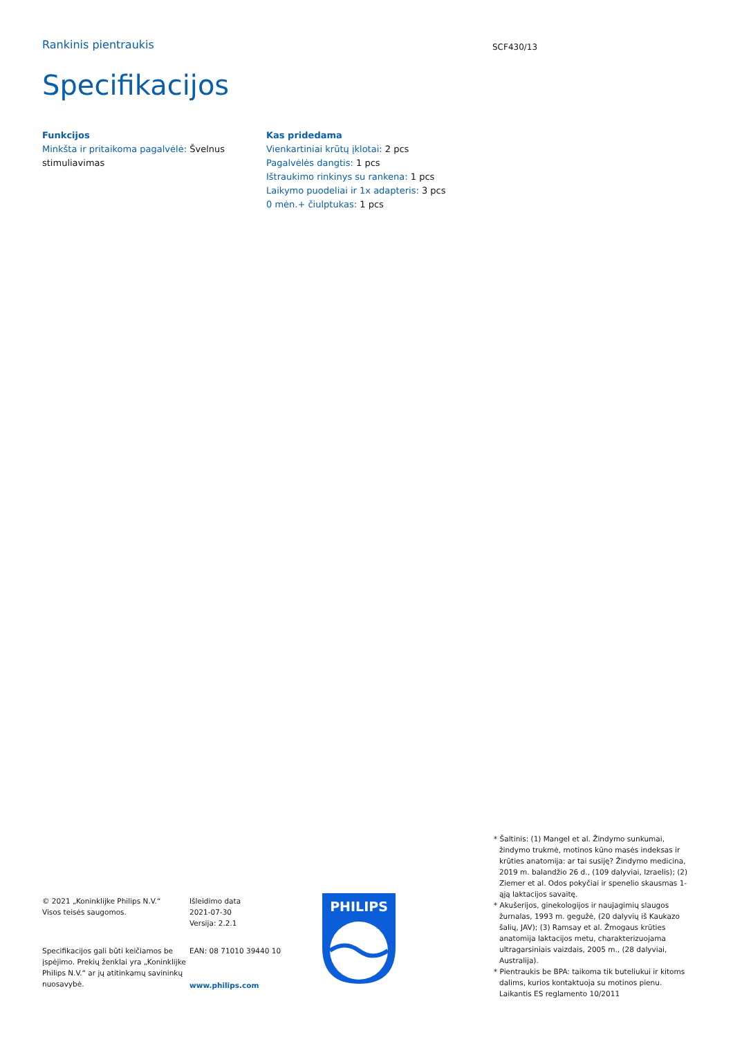Rankinis pientraukis
SCF430/13
Specifikacijos
Funkcijos
Minkšta ir pritaikoma pagalvėlė: Švelnus stimuliavimas
Kas pridedama
Vienkartiniai krūtų įklotai: 2 pcs
Pagalvėlės dangtis: 1 pcs
Ištraukimo rinkinys su rankena: 1 pcs
Laikymo puodeliai ir 1x adapteris: 3 pcs
0 mėn.+ čiulptukas: 1 pcs
© 2021 „Koninklijke Philips N.V.“
Visos teisės saugomos.
Specifikacijos gali būti keičiamos be įspėjimo. Prekių ženklai yra „Koninklijke Philips N.V.“ ar jų atitinkamų savininkų nuosavybė.
Išleidimo data
2021-07-30
Versija: 2.2.1
EAN: 08 71010 39440 10
www.philips.com
PHILIPS
* Šaltinis: (1) Mangel et al. Žindymo sunkumai, žindymo trukmė, motinos kūno masės indeksas ir krūties anatomija: ar tai susiję? Žindymo medicina, 2019 m. balandžio 26 d., (109 dalyviai, Izraelis); (2) Ziemer et al. Odos pokyčiai ir spenelio skausmas 1-ąją laktacijos savaitę.
* Akušerijos, ginekologijos ir naujagimių slaugos žurnalas, 1993 m. gegužė, (20 dalyvių iš Kaukazo šalių, JAV); (3) Ramsay et al. Žmogaus krūties anatomija laktacijos metu, charakterizuojama ultragarsiniais vaizdais, 2005 m., (28 dalyviai, Australija).
* Pientraukis be BPA: taikoma tik buteliukui ir kitoms dalims, kurios kontaktuoja su motinos pienu. Laikantis ES reglamento 10/2011